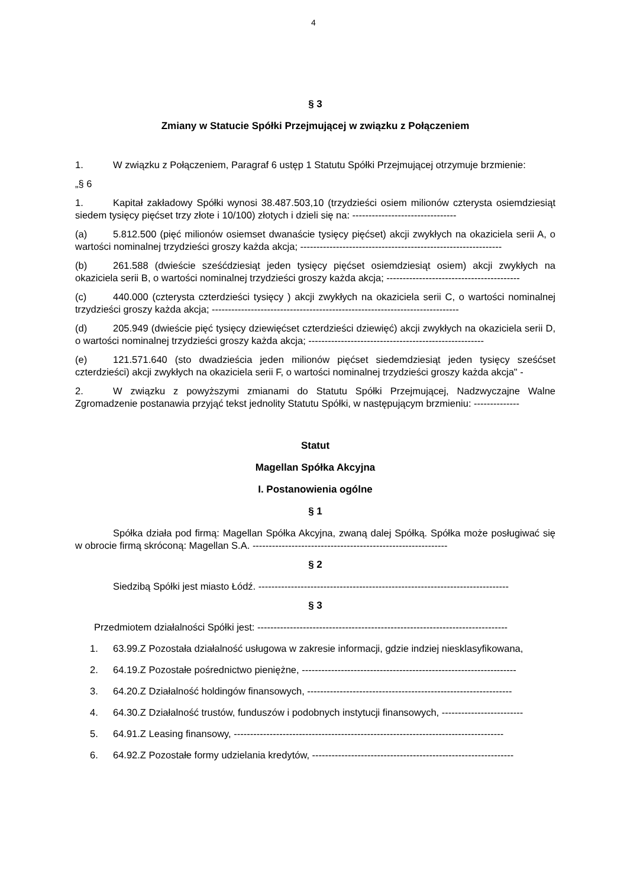4
§ 3
Zmiany w Statucie Spółki Przejmującej w związku z Połączeniem
1. W związku z Połączeniem, Paragraf 6 ustęp 1 Statutu Spółki Przejmującej otrzymuje brzmienie:
„§ 6
1. Kapitał zakładowy Spółki wynosi 38.487.503,10 (trzydzieści osiem milionów czterysta osiemdziesiąt siedem tysięcy pięćset trzy złote i 10/100) złotych i dzieli się na: --------------------------------
(a) 5.812.500 (pięć milionów osiemset dwanaście tysięcy pięćset) akcji zwykłych na okaziciela serii A, o wartości nominalnej trzydzieści groszy każda akcja; --------------------------------------------------------------
(b) 261.588 (dwieście sześćdziesiąt jeden tysięcy pięćset osiemdziesiąt osiem) akcji zwykłych na okaziciela serii B, o wartości nominalnej trzydzieści groszy każda akcja; -----------------------------------------
(c) 440.000 (czterysta czterdzieści tysięcy ) akcji zwykłych na okaziciela serii C, o wartości nominalnej trzydzieści groszy każda akcja; ----------------------------------------------------------------------------
(d) 205.949 (dwieście pięć tysięcy dziewięćset czterdzieści dziewięć) akcji zwykłych na okaziciela serii D, o wartości nominalnej trzydzieści groszy każda akcja; ------------------------------------------------------
(e) 121.571.640 (sto dwadzieścia jeden milionów pięćset siedemdziesiąt jeden tysięcy sześćset czterdzieści) akcji zwykłych na okaziciela serii F, o wartości nominalnej trzydzieści groszy każda akcja" -
2. W związku z powyższymi zmianami do Statutu Spółki Przejmującej, Nadzwyczajne Walne Zgromadzenie postanawia przyjąć tekst jednolity Statutu Spółki, w następującym brzmieniu: --------------
Statut
Magellan Spółka Akcyjna
I. Postanowienia ogólne
§ 1
Spółka działa pod firmą: Magellan Spółka Akcyjna, zwaną dalej Spółką. Spółka może posługiwać się w obrocie firmą skróconą: Magellan S.A. ------------------------------------------------------------
§ 2
Siedzibą Spółki jest miasto Łódź. -----------------------------------------------------------------------------
§ 3
Przedmiotem działalności Spółki jest: -----------------------------------------------------------------------------
1. 63.99.Z Pozostała działalność usługowa w zakresie informacji, gdzie indziej niesklasyfikowana,
2. 64.19.Z Pozostałe pośrednictwo pieniężne, ------------------------------------------------------------------
3. 64.20.Z Działalność holdingów finansowych, ---------------------------------------------------------------
4. 64.30.Z Działalność trustów, funduszów i podobnych instytucji finansowych, -------------------------
5. 64.91.Z Leasing finansowy, -----------------------------------------------------------------------------------
6. 64.92.Z Pozostałe formy udzielania kredytów, --------------------------------------------------------------